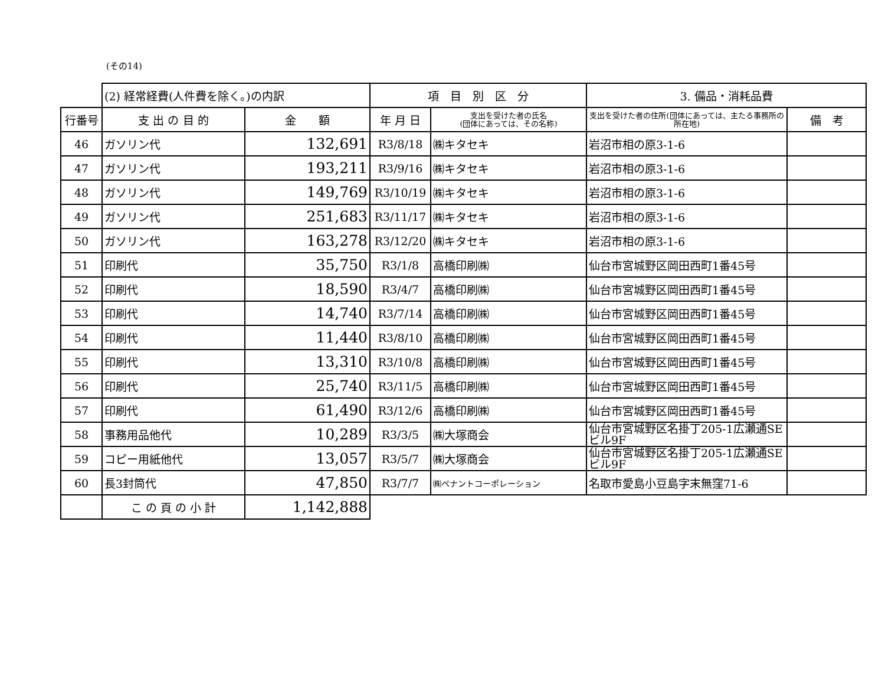(その14)
| | (2) 経常経費(人件費を除く。)の内訳 | | 項 目 別 区 分 | | 3. 備品・消耗品費 | |
| 行番号 | 支 出 の 目 的 | 金 額 | 年 月 日 | 支出を受けた者の氏名 (団体にあっては、その名称) | 支出を受けた者の住所(団体にあっては、主たる事務所の所在地) | 備 考 |
| 46 | ガソリン代 | 132,691 | R3/8/18 | ㈱キタセキ | 岩沼市相の原3-1-6 | |
| 47 | ガソリン代 | 193,211 | R3/9/16 | ㈱キタセキ | 岩沼市相の原3-1-6 | |
| 48 | ガソリン代 | 149,769 | R3/10/19 | ㈱キタセキ | 岩沼市相の原3-1-6 | |
| 49 | ガソリン代 | 251,683 | R3/11/17 | ㈱キタセキ | 岩沼市相の原3-1-6 | |
| 50 | ガソリン代 | 163,278 | R3/12/20 | ㈱キタセキ | 岩沼市相の原3-1-6 | |
| 51 | 印刷代 | 35,750 | R3/1/8 | 高橋印刷㈱ | 仙台市宮城野区岡田西町1番45号 | |
| 52 | 印刷代 | 18,590 | R3/4/7 | 高橋印刷㈱ | 仙台市宮城野区岡田西町1番45号 | |
| 53 | 印刷代 | 14,740 | R3/7/14 | 高橋印刷㈱ | 仙台市宮城野区岡田西町1番45号 | |
| 54 | 印刷代 | 11,440 | R3/8/10 | 高橋印刷㈱ | 仙台市宮城野区岡田西町1番45号 | |
| 55 | 印刷代 | 13,310 | R3/10/8 | 高橋印刷㈱ | 仙台市宮城野区岡田西町1番45号 | |
| 56 | 印刷代 | 25,740 | R3/11/5 | 高橋印刷㈱ | 仙台市宮城野区岡田西町1番45号 | |
| 57 | 印刷代 | 61,490 | R3/12/6 | 高橋印刷㈱ | 仙台市宮城野区岡田西町1番45号 | |
| 58 | 事務用品他代 | 10,289 | R3/3/5 | ㈱大塚商会 | 仙台市宮城野区名掛丁205-1広瀬通SE ビル9F | |
| 59 | コピー用紙他代 | 13,057 | R3/5/7 | ㈱大塚商会 | 仙台市宮城野区名掛丁205-1広瀬通SE ビル9F | |
| 60 | 長3封筒代 | 47,850 | R3/7/7 | ㈱ペナントコーポレーション | 名取市愛島小豆島字末無窪71-6 | |
| | こ の 頁 の 小 計 | 1,142,888 | | | | |